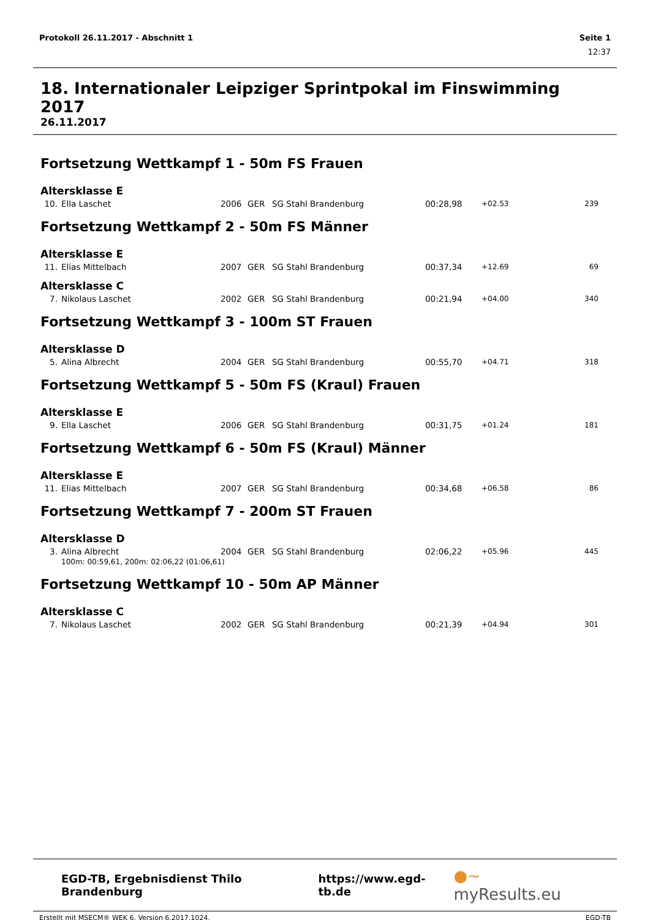Protokoll 26.11.2017 - Abschnitt 1 Seite 1
12:37
18. Internationaler Leipziger Sprintpokal im Finswimming 2017
26.11.2017
Fortsetzung Wettkampf 1 - 50m FS Frauen
Altersklasse E
| 10. | Ella Laschet | 2006 | GER | SG Stahl Brandenburg | 00:28,98 | +02.53 | 239 |
Fortsetzung Wettkampf 2 - 50m FS Männer
Altersklasse E
| 11. | Elias Mittelbach | 2007 | GER | SG Stahl Brandenburg | 00:37,34 | +12.69 | 69 |
Altersklasse C
| 7. | Nikolaus Laschet | 2002 | GER | SG Stahl Brandenburg | 00:21,94 | +04.00 | 340 |
Fortsetzung Wettkampf 3 - 100m ST Frauen
Altersklasse D
| 5. | Alina Albrecht | 2004 | GER | SG Stahl Brandenburg | 00:55,70 | +04.71 | 318 |
Fortsetzung Wettkampf 5 - 50m FS (Kraul) Frauen
Altersklasse E
| 9. | Ella Laschet | 2006 | GER | SG Stahl Brandenburg | 00:31,75 | +01.24 | 181 |
Fortsetzung Wettkampf 6 - 50m FS (Kraul) Männer
Altersklasse E
| 11. | Elias Mittelbach | 2007 | GER | SG Stahl Brandenburg | 00:34,68 | +06.58 | 86 |
Fortsetzung Wettkampf 7 - 200m ST Frauen
Altersklasse D
| 3. | Alina Albrecht | 2004 | GER | SG Stahl Brandenburg | 02:06,22 | +05.96 | 445 |
| | 100m: 00:59,61, 200m: 02:06,22 (01:06,61) | | | | | | |
Fortsetzung Wettkampf 10 - 50m AP Männer
Altersklasse C
| 7. | Nikolaus Laschet | 2002 | GER | SG Stahl Brandenburg | 00:21,39 | +04.94 | 301 |
EGD-TB, Ergebnisdienst Thilo Brandenburg https://www.egd-tb.de ●~ myResults.eu
Erstellt mit MSECM® WEK 6, Version 6.2017.1024. EGD-TB